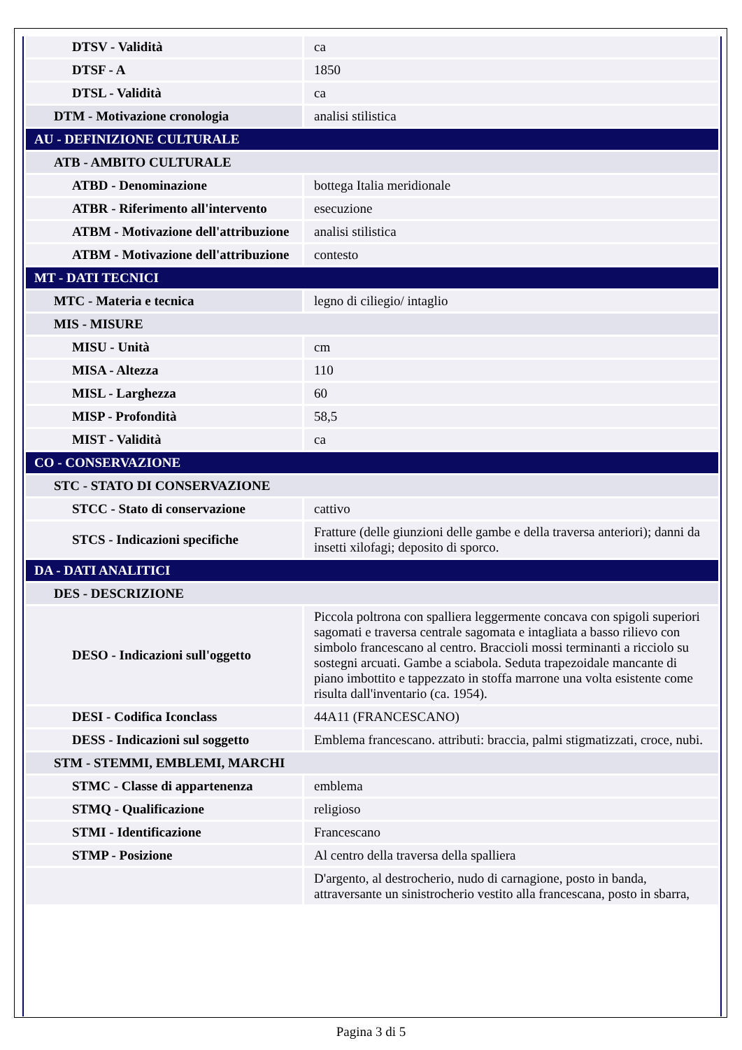| DTSV - Validità | ca |
| DTSF - A | 1850 |
| DTSL - Validità | ca |
| DTM - Motivazione cronologia | analisi stilistica |
| AU - DEFINIZIONE CULTURALE | |
| ATB - AMBITO CULTURALE | |
| ATBD - Denominazione | bottega Italia meridionale |
| ATBR - Riferimento all'intervento | esecuzione |
| ATBM - Motivazione dell'attribuzione | analisi stilistica |
| ATBM - Motivazione dell'attribuzione | contesto |
| MT - DATI TECNICI | |
| MTC - Materia e tecnica | legno di ciliegio/ intaglio |
| MIS - MISURE | |
| MISU - Unità | cm |
| MISA - Altezza | 110 |
| MISL - Larghezza | 60 |
| MISP - Profondità | 58,5 |
| MIST - Validità | ca |
| CO - CONSERVAZIONE | |
| STC - STATO DI CONSERVAZIONE | |
| STCC - Stato di conservazione | cattivo |
| STCS - Indicazioni specifiche | Fratture (delle giunzioni delle gambe e della traversa anteriori); danni da insetti xilofagi; deposito di sporco. |
| DA - DATI ANALITICI | |
| DES - DESCRIZIONE | |
| DESO - Indicazioni sull'oggetto | Piccola poltrona con spalliera leggermente concava con spigoli superiori sagomati e traversa centrale sagomata e intagliata a basso rilievo con simbolo francescano al centro. Braccioli mossi terminanti a ricciolo su sostegni arcuati. Gambe a sciabola. Seduta trapezoidale mancante di piano imbottito e tappezzato in stoffa marrone una volta esistente come risulta dall'inventario (ca. 1954). |
| DESI - Codifica Iconclass | 44A11 (FRANCESCANO) |
| DESS - Indicazioni sul soggetto | Emblema francescano. attributi: braccia, palmi stigmatizzati, croce, nubi. |
| STM - STEMMI, EMBLEMI, MARCHI | |
| STMC - Classe di appartenenza | emblema |
| STMQ - Qualificazione | religioso |
| STMI - Identificazione | Francescano |
| STMP - Posizione | Al centro della traversa della spalliera |
| | D'argento, al destrocherio, nudo di carnagione, posto in banda, attraversante un sinistrocherio vestito alla francescana, posto in sbarra, |
Pagina 3 di 5